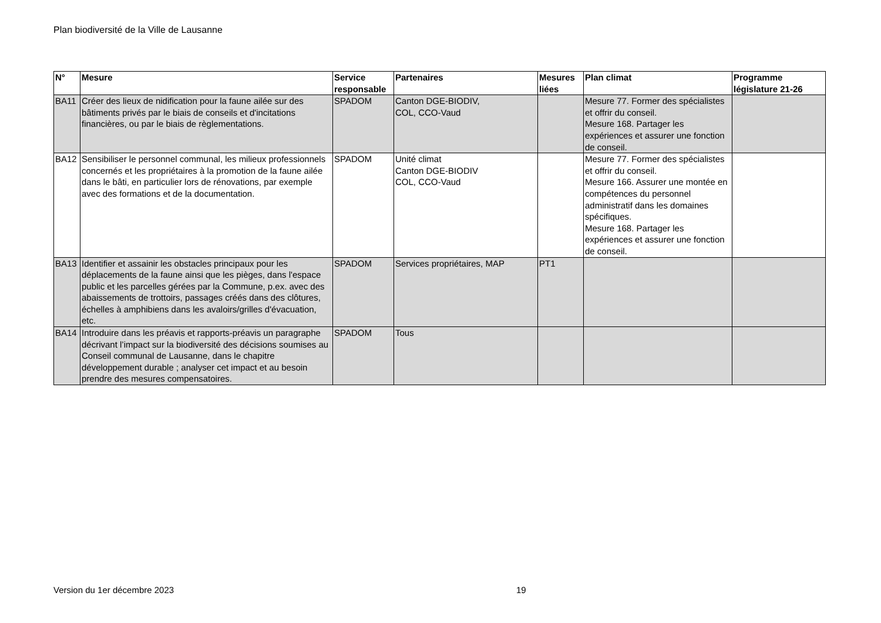Plan biodiversité de la Ville de Lausanne
| N° | Mesure | Service responsable | Partenaires | Mesures liées | Plan climat | Programme législature 21-26 |
| --- | --- | --- | --- | --- | --- | --- |
| BA11 | Créer des lieux de nidification pour la faune ailée sur des bâtiments privés par le biais de conseils et d'incitations financières, ou par le biais de règlementations. | SPADOM | Canton DGE-BIODIV, COL, CCO-Vaud | | Mesure 77. Former des spécialistes et offrir du conseil. Mesure 168. Partager les expériences et assurer une fonction de conseil. | |
| BA12 | Sensibiliser le personnel communal, les milieux professionnels concernés et les propriétaires à la promotion de la faune ailée dans le bâti, en particulier lors de rénovations, par exemple avec des formations et de la documentation. | SPADOM | Unité climat Canton DGE-BIODIV COL, CCO-Vaud | | Mesure 77. Former des spécialistes et offrir du conseil. Mesure 166. Assurer une montée en compétences du personnel administratif dans les domaines spécifiques. Mesure 168. Partager les expériences et assurer une fonction de conseil. | |
| BA13 | Identifier et assainir les obstacles principaux pour les déplacements de la faune ainsi que les pièges, dans l'espace public et les parcelles gérées par la Commune, p.ex. avec des abaissements de trottoirs, passages créés dans des clôtures, échelles à amphibiens dans les avaloirs/grilles d'évacuation, etc. | SPADOM | Services propriétaires, MAP | PT1 | | |
| BA14 | Introduire dans les préavis et rapports-préavis un paragraphe décrivant l’impact sur la biodiversité des décisions soumises au Conseil communal de Lausanne, dans le chapitre développement durable ; analyser cet impact et au besoin prendre des mesures compensatoires. | SPADOM | Tous | | | |
Version du 1er décembre 2023 19